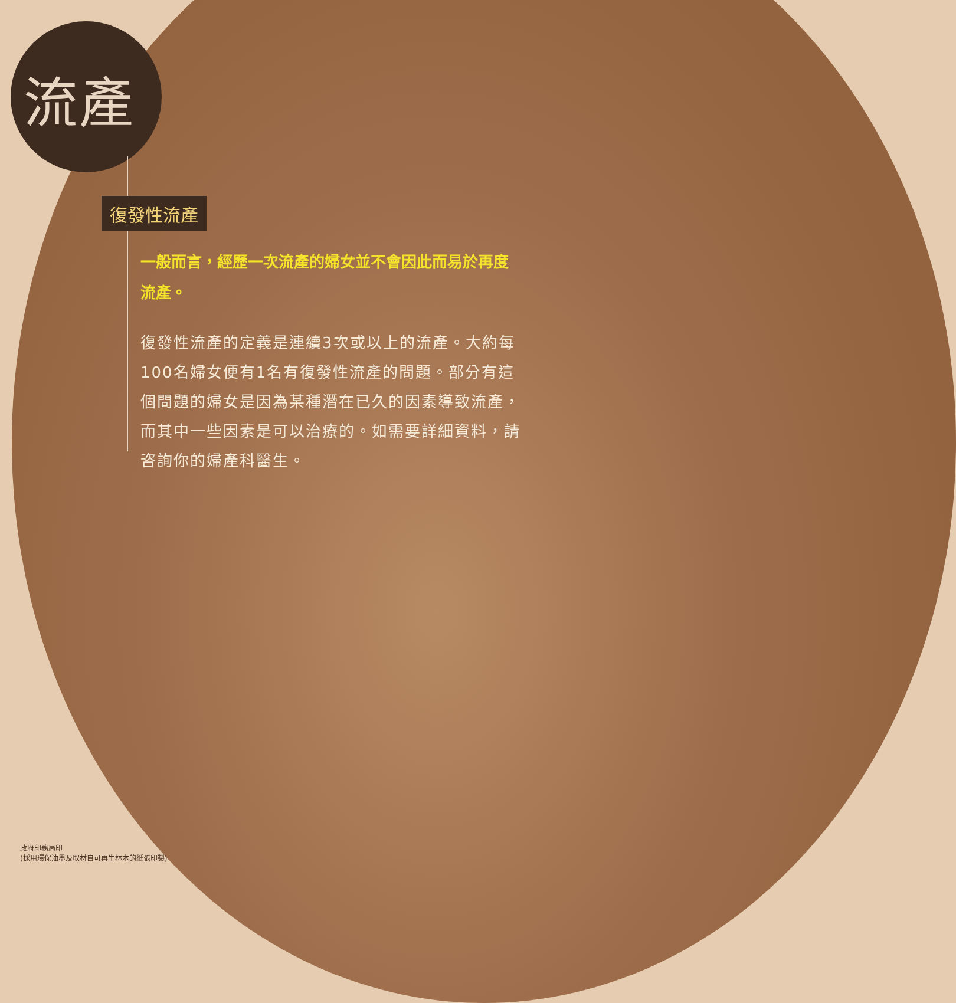流產
復發性流產
一般而言，經歷一次流產的婦女並不會因此而易於再度流產。
復發性流產的定義是連續3次或以上的流產。大約每100名婦女便有1名有復發性流產的問題。部分有這個問題的婦女是因為某種潛在已久的因素導致流產，而其中一些因素是可以治療的。如需要詳細資料，請咨詢你的婦產科醫生。
政府印務局印
(採用環保油墨及取材自可再生林木的紙張印製)